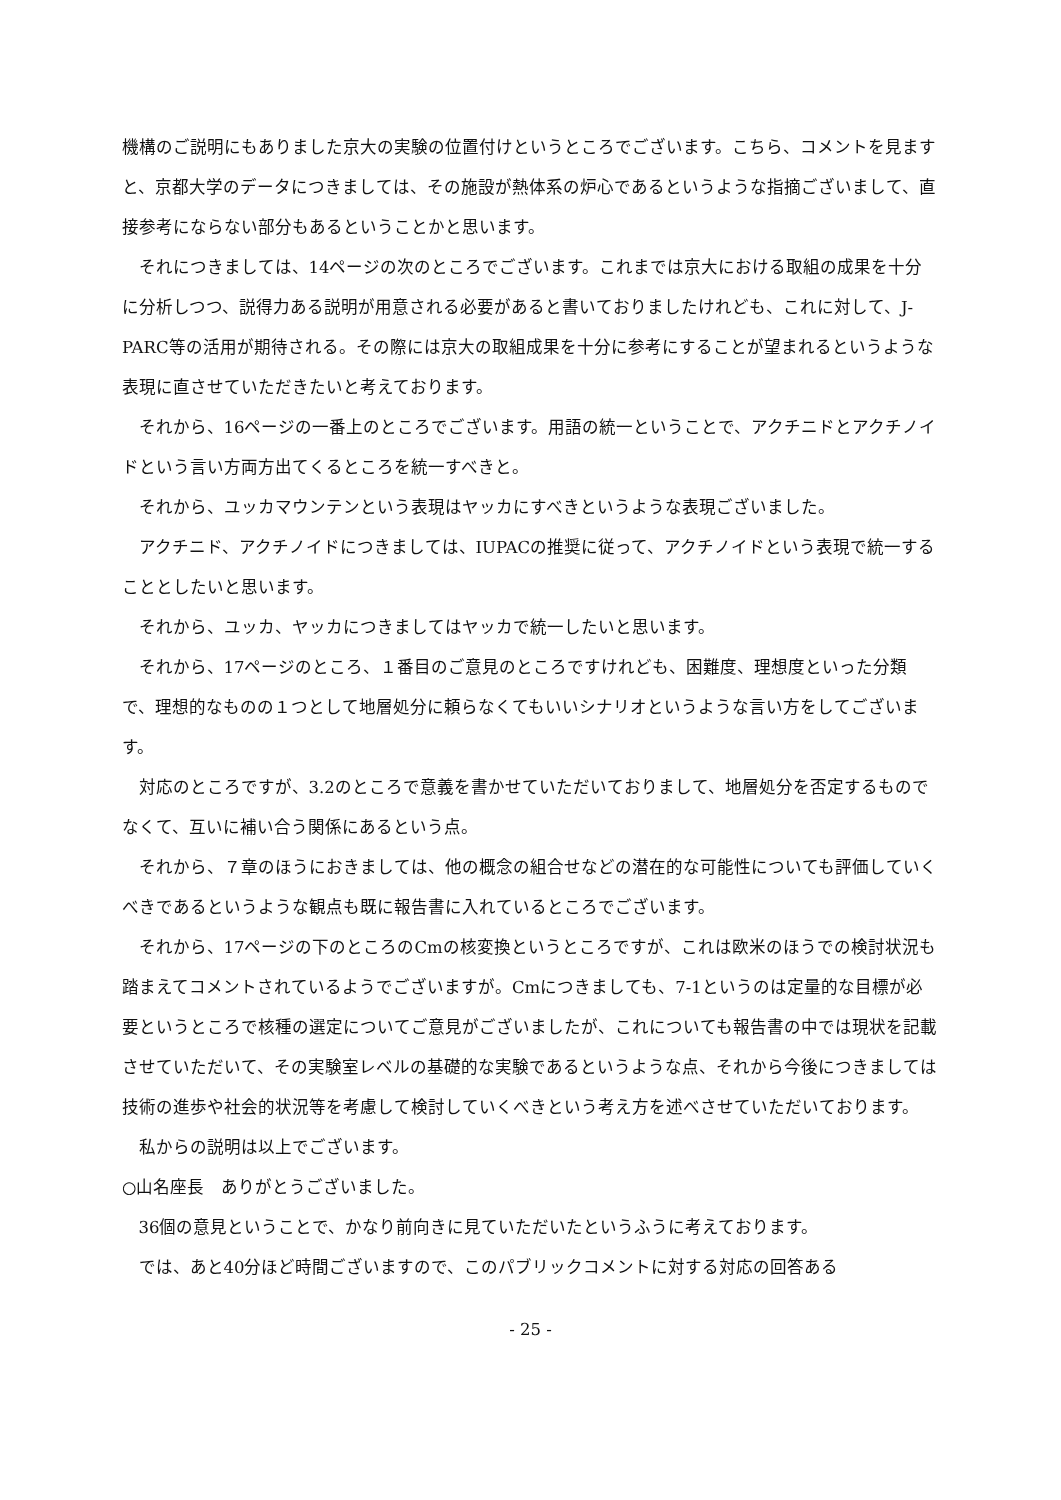機構のご説明にもありました京大の実験の位置付けというところでございます。こちら、コメントを見ますと、京都大学のデータにつきましては、その施設が熱体系の炉心であるというような指摘ございまして、直接参考にならない部分もあるということかと思います。
それにつきましては、14ページの次のところでございます。これまでは京大における取組の成果を十分に分析しつつ、説得力ある説明が用意される必要があると書いておりましたけれども、これに対して、J-PARC等の活用が期待される。その際には京大の取組成果を十分に参考にすることが望まれるというような表現に直させていただきたいと考えております。
それから、16ページの一番上のところでございます。用語の統一ということで、アクチニドとアクチノイドという言い方両方出てくるところを統一すべきと。
それから、ユッカマウンテンという表現はヤッカにすべきというような表現ございました。
アクチニド、アクチノイドにつきましては、IUPACの推奨に従って、アクチノイドという表現で統一することとしたいと思います。
それから、ユッカ、ヤッカにつきましてはヤッカで統一したいと思います。
それから、17ページのところ、１番目のご意見のところですけれども、困難度、理想度といった分類で、理想的なものの１つとして地層処分に頼らなくてもいいシナリオというような言い方をしてございます。
対応のところですが、3.2のところで意義を書かせていただいておりまして、地層処分を否定するものでなくて、互いに補い合う関係にあるという点。
それから、７章のほうにおきましては、他の概念の組合せなどの潜在的な可能性についても評価していくべきであるというような観点も既に報告書に入れているところでございます。
それから、17ページの下のところのCmの核変換というところですが、これは欧米のほうでの検討状況も踏まえてコメントされているようでございますが。Cmにつきましても、7-1というのは定量的な目標が必要というところで核種の選定についてご意見がございましたが、これについても報告書の中では現状を記載させていただいて、その実験室レベルの基礎的な実験であるというような点、それから今後につきましては技術の進歩や社会的状況等を考慮して検討していくべきという考え方を述べさせていただいております。
私からの説明は以上でございます。
○山名座長　ありがとうございました。
36個の意見ということで、かなり前向きに見ていただいたというふうに考えております。
では、あと40分ほど時間ございますので、このパブリックコメントに対する対応の回答ある
- 25 -